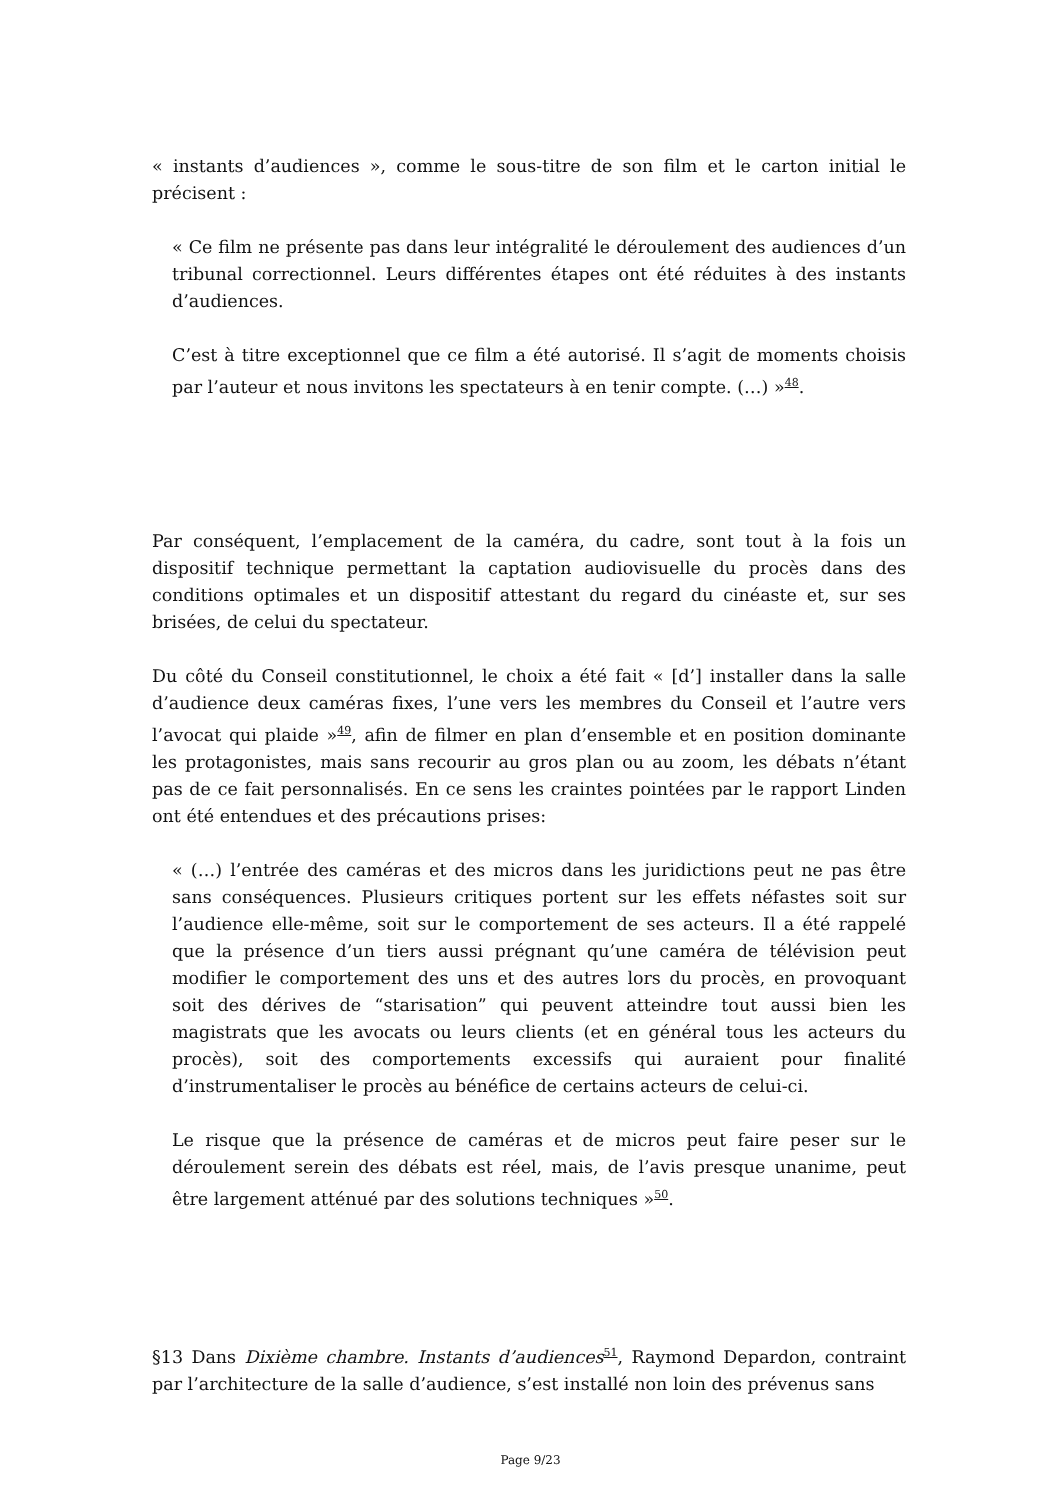« instants d’audiences », comme le sous-titre de son film et le carton initial le précisent :
« Ce film ne présente pas dans leur intégralité le déroulement des audiences d’un tribunal correctionnel. Leurs différentes étapes ont été réduites à des instants d’audiences.
C’est à titre exceptionnel que ce film a été autorisé. Il s’agit de moments choisis par l’auteur et nous invitons les spectateurs à en tenir compte. (…) »<sup>48</sup>.
Par conséquent, l’emplacement de la caméra, du cadre, sont tout à la fois un dispositif technique permettant la captation audiovisuelle du procès dans des conditions optimales et un dispositif attestant du regard du cinéaste et, sur ses brisées, de celui du spectateur.
Du côté du Conseil constitutionnel, le choix a été fait « [d’] installer dans la salle d’audience deux caméras fixes, l’une vers les membres du Conseil et l’autre vers l’avocat qui plaide »<sup>49</sup>, afin de filmer en plan d’ensemble et en position dominante les protagonistes, mais sans recourir au gros plan ou au zoom, les débats n’étant pas de ce fait personnalisés. En ce sens les craintes pointées par le rapport Linden ont été entendues et des précautions prises:
« (…) l’entrée des caméras et des micros dans les juridictions peut ne pas être sans conséquences. Plusieurs critiques portent sur les effets néfastes soit sur l’audience elle-même, soit sur le comportement de ses acteurs. Il a été rappelé que la présence d’un tiers aussi prégnant qu’une caméra de télévision peut modifier le comportement des uns et des autres lors du procès, en provoquant soit des dérives de “starisation” qui peuvent atteindre tout aussi bien les magistrats que les avocats ou leurs clients (et en général tous les acteurs du procès), soit des comportements excessifs qui auraient pour finalité d’instrumentaliser le procès au bénéfice de certains acteurs de celui-ci.
Le risque que la présence de caméras et de micros peut faire peser sur le déroulement serein des débats est réel, mais, de l’avis presque unanime, peut être largement atténué par des solutions techniques »<sup>50</sup>.
§13 Dans Dixième chambre. Instants d’audiences<sup>51</sup>, Raymond Depardon, contraint par l’architecture de la salle d’audience, s’est installé non loin des prévenus sans
Page 9/23